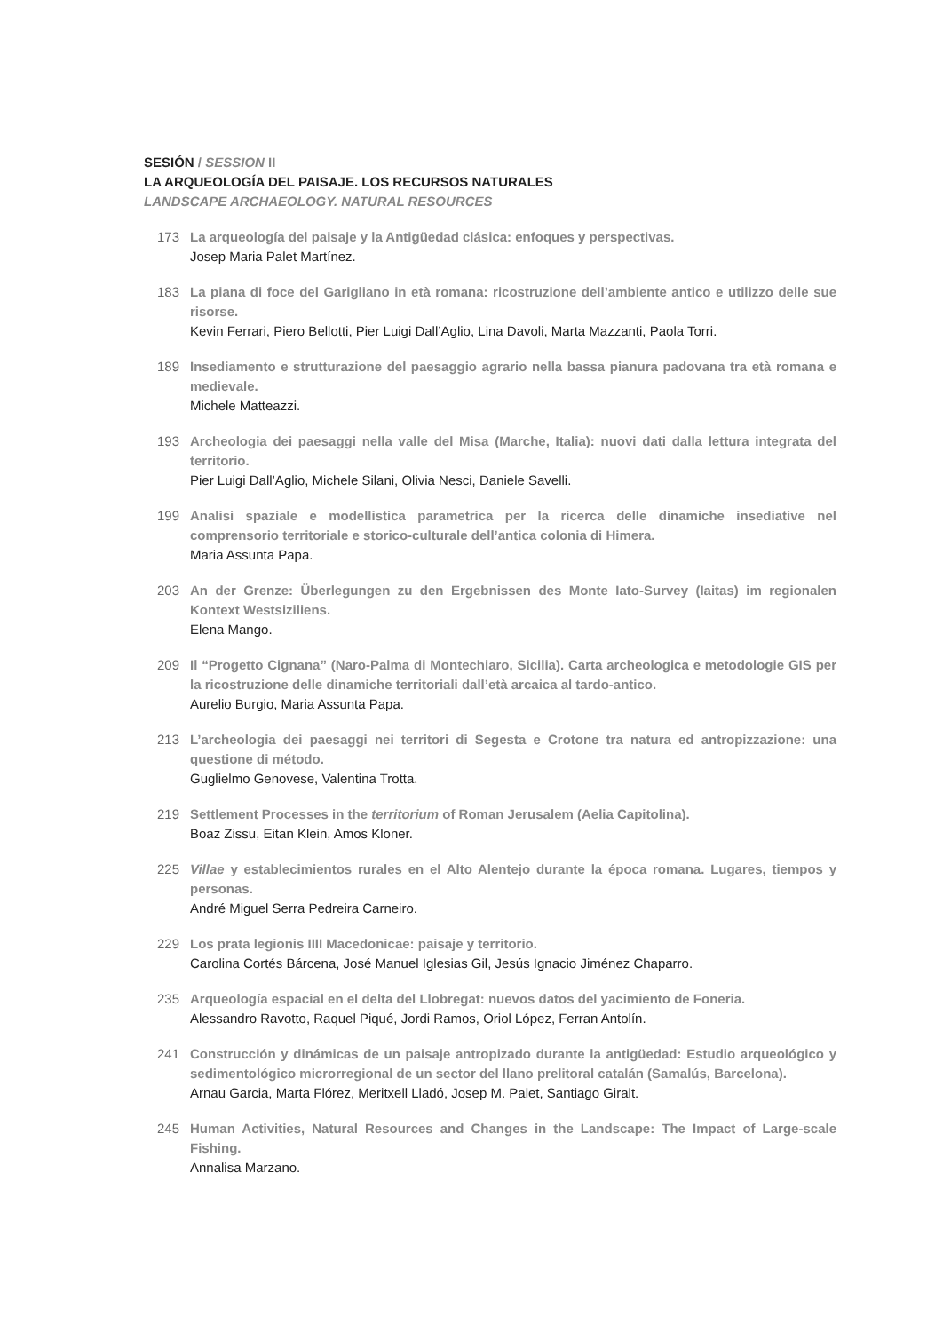SESIÓN / SESSION II
LA ARQUEOLOGÍA DEL PAISAJE. LOS RECURSOS NATURALES
LANDSCAPE ARCHAEOLOGY. NATURAL RESOURCES
173 La arqueología del paisaje y la Antigüedad clásica: enfoques y perspectivas.
Josep Maria Palet Martínez.
183 La piana di foce del Garigliano in età romana: ricostruzione dell’ambiente antico e utilizzo delle sue risorse.
Kevin Ferrari, Piero Bellotti, Pier Luigi Dall’Aglio, Lina Davoli, Marta Mazzanti, Paola Torri.
189 Insediamento e strutturazione del paesaggio agrario nella bassa pianura padovana tra età romana e medievale.
Michele Matteazzi.
193 Archeologia dei paesaggi nella valle del Misa (Marche, Italia): nuovi dati dalla lettura integrata del territorio.
Pier Luigi Dall’Aglio, Michele Silani, Olivia Nesci, Daniele Savelli.
199 Analisi spaziale e modellistica parametrica per la ricerca delle dinamiche insediative nel comprensorio territoriale e storico-culturale dell’antica colonia di Himera.
Maria Assunta Papa.
203 An der Grenze: Überlegungen zu den Ergebnissen des Monte Iato-Survey (Iaitas) im regionalen Kontext Westsiziliens.
Elena Mango.
209 Il “Progetto Cignana” (Naro-Palma di Montechiaro, Sicilia). Carta archeologica e metodologie GIS per la ricostruzione delle dinamiche territoriali dall’età arcaica al tardo-antico.
Aurelio Burgio, Maria Assunta Papa.
213 L’archeologia dei paesaggi nei territori di Segesta e Crotone tra natura ed antropizzazione: una questione di método.
Guglielmo Genovese, Valentina Trotta.
219 Settlement Processes in the territorium of Roman Jerusalem (Aelia Capitolina).
Boaz Zissu, Eitan Klein, Amos Kloner.
225 Villae y establecimientos rurales en el Alto Alentejo durante la época romana. Lugares, tiempos y personas.
André Miguel Serra Pedreira Carneiro.
229 Los prata legionis IIII Macedonicae: paisaje y territorio.
Carolina Cortés Bárcena, José Manuel Iglesias Gil, Jesús Ignacio Jiménez Chaparro.
235 Arqueología espacial en el delta del Llobregat: nuevos datos del yacimiento de Foneria.
Alessandro Ravotto, Raquel Piqué, Jordi Ramos, Oriol López, Ferran Antolín.
241 Construcción y dinámicas de un paisaje antropizado durante la antigüedad: Estudio arqueológico y sedimentológico microrregional de un sector del llano prelitoral catalán (Samalús, Barcelona).
Arnau Garcia, Marta Flórez, Meritxell Lladó, Josep M. Palet, Santiago Giralt.
245 Human Activities, Natural Resources and Changes in the Landscape: The Impact of Large-scale Fishing.
Annalisa Marzano.